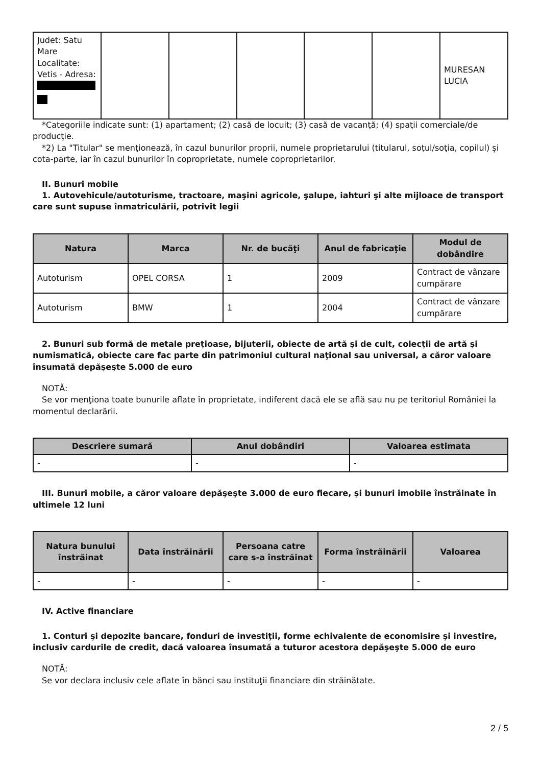| Judet: Satu Mare Localitate: Vetis - Adresa: | | | | | | MURESAN LUCIA |
*Categoriile indicate sunt: (1) apartament; (2) casă de locuit; (3) casă de vacanţă; (4) spaţii comerciale/de producţie.
*2) La "Titular" se menţionează, în cazul bunurilor proprii, numele proprietarului (titularul, soţul/soţia, copilul) și cota-parte, iar în cazul bunurilor în coproprietate, numele coproprietarilor.
II. Bunuri mobile
1. Autovehicule/autoturisme, tractoare, maşini agricole, şalupe, iahturi şi alte mijloace de transport care sunt supuse înmatriculării, potrivit legii
| Natura | Marca | Nr. de bucăţi | Anul de fabricaţie | Modul de dobândire |
| --- | --- | --- | --- | --- |
| Autoturism | OPEL CORSA | 1 | 2009 | Contract de vânzare cumpărare |
| Autoturism | BMW | 1 | 2004 | Contract de vânzare cumpărare |
2. Bunuri sub formă de metale preţioase, bijuterii, obiecte de artă şi de cult, colecţii de artă şi numismatică, obiecte care fac parte din patrimoniul cultural naţional sau universal, a căror valoare însumată depăşeşte 5.000 de euro
NOTĂ:
Se vor menţiona toate bunurile aflate în proprietate, indiferent dacă ele se află sau nu pe teritoriul României la momentul declarării.
| Descriere sumară | Anul dobândiri | Valoarea estimata |
| --- | --- | --- |
| - | - | - |
III. Bunuri mobile, a căror valoare depăşeşte 3.000 de euro fiecare, şi bunuri imobile înstrăinate în ultimele 12 luni
| Natura bunului înstrăinat | Data înstrăinării | Persoana catre care s-a înstrăinat | Forma înstrăinării | Valoarea |
| --- | --- | --- | --- | --- |
| - | - | - | - | - |
IV. Active financiare
1. Conturi şi depozite bancare, fonduri de investiţii, forme echivalente de economisire şi investire, inclusiv cardurile de credit, dacă valoarea însumată a tuturor acestora depăşeşte 5.000 de euro
NOTĂ:
Se vor declara inclusiv cele aflate în bănci sau instituţii financiare din străinătate.
2 / 5